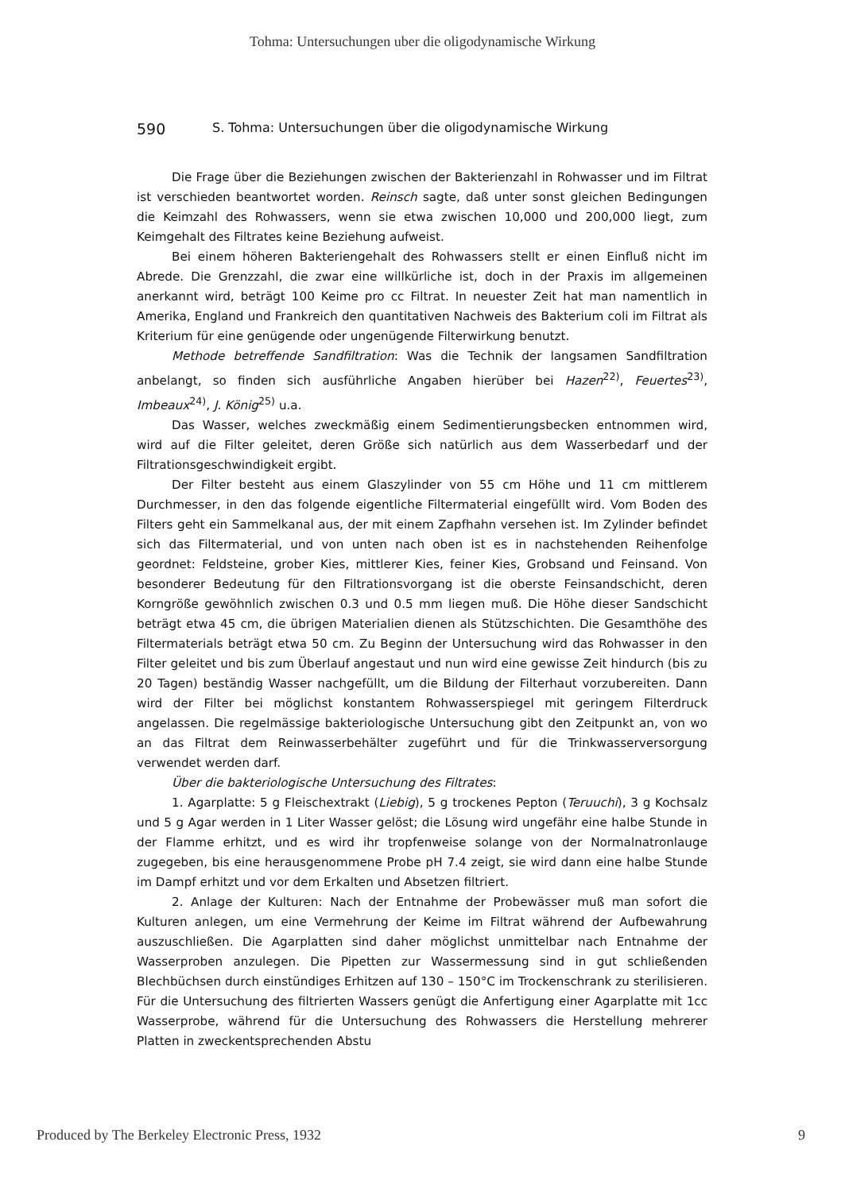Tohma: Untersuchungen uber die oligodynamische Wirkung
590 S. Tohma: Untersuchungen über die oligodynamische Wirkung
Die Frage über die Beziehungen zwischen der Bakterienzahl in Rohwasser und im Filtrat ist verschieden beantwortet worden. Reinsch sagte, daß unter sonst gleichen Bedingungen die Keimzahl des Rohwassers, wenn sie etwa zwischen 10,000 und 200,000 liegt, zum Keimgehalt des Filtrates keine Beziehung aufweist.
Bei einem höheren Bakteriengehalt des Rohwassers stellt er einen Einfluß nicht im Abrede. Die Grenzzahl, die zwar eine willkürliche ist, doch in der Praxis im allgemeinen anerkannt wird, beträgt 100 Keime pro cc Filtrat. In neuester Zeit hat man namentlich in Amerika, England und Frankreich den quantitativen Nachweis des Bakterium coli im Filtrat als Kriterium für eine genügende oder ungenügende Filterwirkung benutzt.
Methode betreffende Sandfiltration: Was die Technik der langsamen Sandfiltration anbelangt, so finden sich ausführliche Angaben hierüber bei Hazen<sup>22)</sup>, Feuertes<sup>23)</sup>, Imbeaux<sup>24)</sup>, J. König<sup>25)</sup> u.a.
Das Wasser, welches zweckmäßig einem Sedimentierungsbecken entnommen wird, wird auf die Filter geleitet, deren Größe sich natürlich aus dem Wasserbedarf und der Filtrationsgeschwindigkeit ergibt.
Der Filter besteht aus einem Glaszylinder von 55 cm Höhe und 11 cm mittlerem Durchmesser, in den das folgende eigentliche Filtermaterial eingefüllt wird. Vom Boden des Filters geht ein Sammelkanal aus, der mit einem Zapfhahn versehen ist. Im Zylinder befindet sich das Filtermaterial, und von unten nach oben ist es in nachstehenden Reihenfolge geordnet: Feldsteine, grober Kies, mittlerer Kies, feiner Kies, Grobsand und Feinsand. Von besonderer Bedeutung für den Filtrationsvorgang ist die oberste Feinsandschicht, deren Korngröße gewöhnlich zwischen 0.3 und 0.5 mm liegen muß. Die Höhe dieser Sandschicht beträgt etwa 45 cm, die übrigen Materialien dienen als Stützschichten. Die Gesamthöhe des Filtermaterials beträgt etwa 50 cm. Zu Beginn der Untersuchung wird das Rohwasser in den Filter geleitet und bis zum Überlauf angestaut und nun wird eine gewisse Zeit hindurch (bis zu 20 Tagen) beständig Wasser nachgefüllt, um die Bildung der Filterhaut vorzubereiten. Dann wird der Filter bei möglichst konstantem Rohwasserspiegel mit geringem Filterdruck angelassen. Die regelmässige bakteriologische Untersuchung gibt den Zeitpunkt an, von wo an das Filtrat dem Reinwasserbehälter zugeführt und für die Trinkwasserversorgung verwendet werden darf.
Über die bakteriologische Untersuchung des Filtrates:
1. Agarplatte: 5 g Fleischextrakt (Liebig), 5 g trockenes Pepton (Teruuchi), 3 g Kochsalz und 5 g Agar werden in 1 Liter Wasser gelöst; die Lösung wird ungefähr eine halbe Stunde in der Flamme erhitzt, und es wird ihr tropfenweise solange von der Normalnatronlauge zugegeben, bis eine herausgenommene Probe pH 7.4 zeigt, sie wird dann eine halbe Stunde im Dampf erhitzt und vor dem Erkalten und Absetzen filtriert.
2. Anlage der Kulturen: Nach der Entnahme der Probewässer muß man sofort die Kulturen anlegen, um eine Vermehrung der Keime im Filtrat während der Aufbewahrung auszuschließen. Die Agarplatten sind daher möglichst unmittelbar nach Entnahme der Wasserproben anzulegen. Die Pipetten zur Wassermessung sind in gut schließenden Blechbüchsen durch einstündiges Erhitzen auf 130 – 150°C im Trockenschrank zu sterilisieren. Für die Untersuchung des filtrierten Wassers genügt die Anfertigung einer Agarplatte mit 1cc Wasserprobe, während für die Untersuchung des Rohwassers die Herstellung mehrerer Platten in zweckentsprechenden Abstu
Produced by The Berkeley Electronic Press, 1932 9